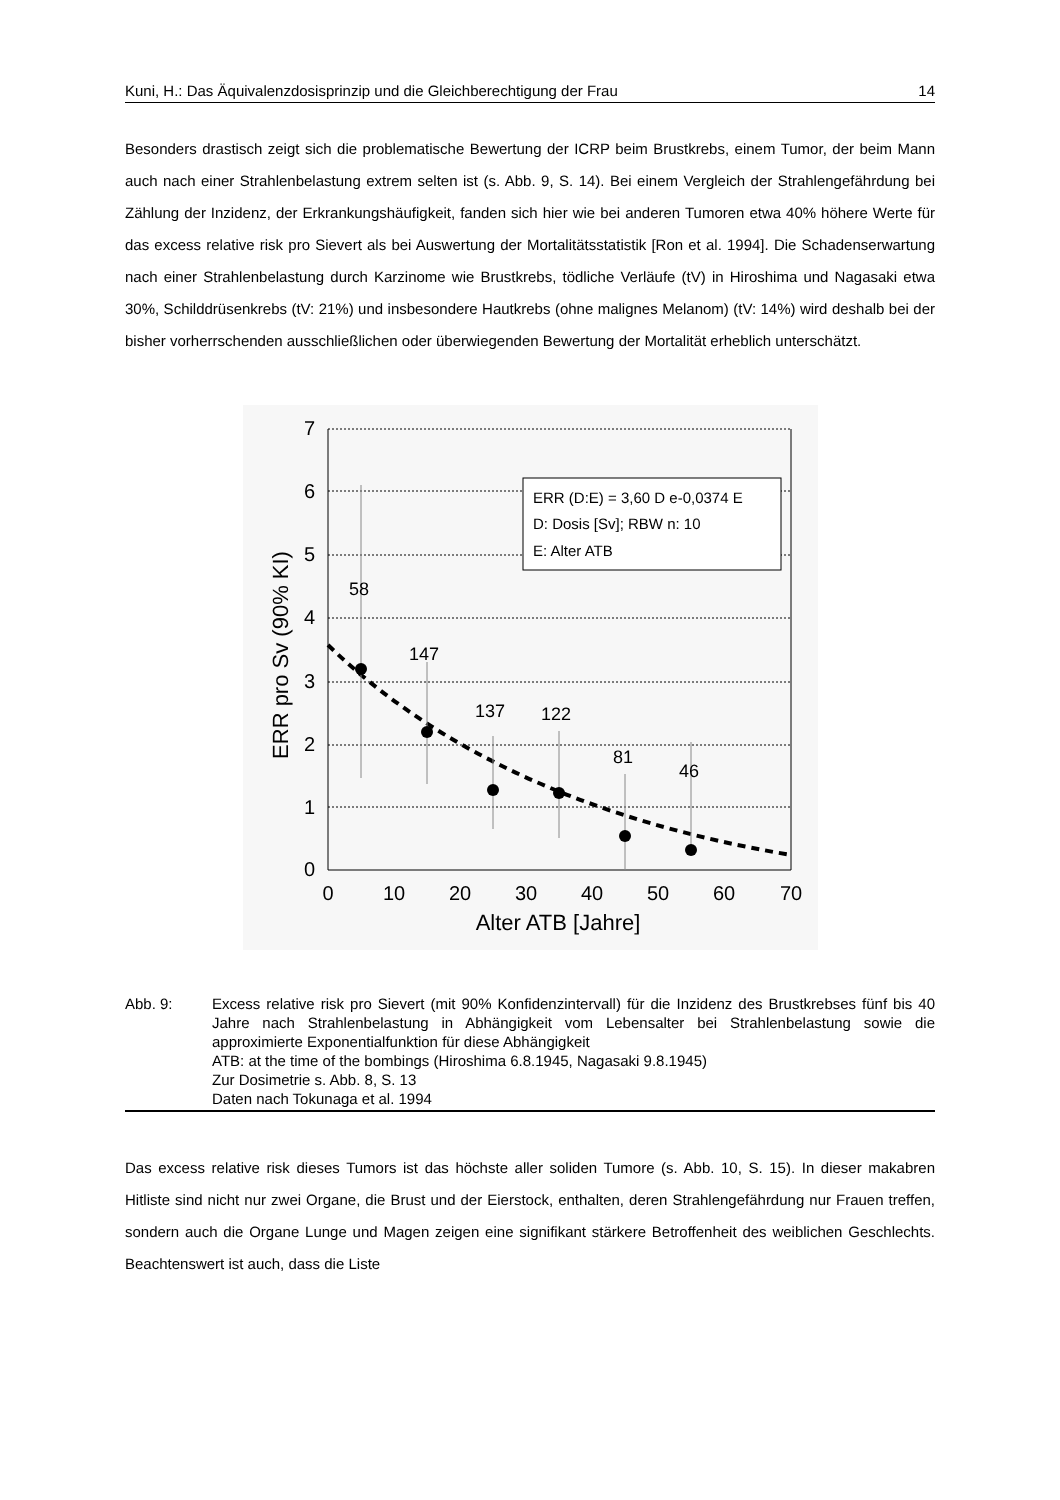Kuni, H.: Das Äquivalenzdosisprinzip und die Gleichberechtigung der Frau 14
Besonders drastisch zeigt sich die problematische Bewertung der ICRP beim Brustkrebs, einem Tumor, der beim Mann auch nach einer Strahlenbelastung extrem selten ist (s. Abb. 9, S. 14). Bei einem Vergleich der Strahlengefährdung bei Zählung der Inzidenz, der Erkrankungshäufigkeit, fanden sich hier wie bei anderen Tumoren etwa 40% höhere Werte für das excess relative risk pro Sievert als bei Auswertung der Mortalitätsstatistik [Ron et al. 1994]. Die Schadenserwartung nach einer Strahlenbelastung durch Karzinome wie Brustkrebs, tödliche Verläufe (tV) in Hiroshima und Nagasaki etwa 30%, Schilddrüsenkrebs (tV: 21%) und insbesondere Hautkrebs (ohne malignes Melanom) (tV: 14%) wird deshalb bei der bisher vorherrschenden ausschließlichen oder überwiegenden Bewertung der Mortalität erheblich unterschätzt.
7
6
5
4
3
2
1
0
0
10
20
30
40
50
60
70
Alter ATB [Jahre]
ERR pro Sv (90% KI)
58
147
137
122
81
46
ERR (D:E) = 3,60 D e-0,0374 E
D: Dosis [Sv]; RBW n: 10
E: Alter ATB
Abb. 9: Excess relative risk pro Sievert (mit 90% Konfidenzintervall) für die Inzidenz des Brustkrebses fünf bis 40 Jahre nach Strahlenbelastung in Abhängigkeit vom Lebensalter bei Strahlenbelastung sowie die approximierte Exponentialfunktion für diese Abhängigkeit
ATB: at the time of the bombings (Hiroshima 6.8.1945, Nagasaki 9.8.1945)
Zur Dosimetrie s. Abb. 8, S. 13
Daten nach Tokunaga et al. 1994
Das excess relative risk dieses Tumors ist das höchste aller soliden Tumore (s. Abb. 10, S. 15). In dieser makabren Hitliste sind nicht nur zwei Organe, die Brust und der Eierstock, enthalten, deren Strahlengefährdung nur Frauen treffen, sondern auch die Organe Lunge und Magen zeigen eine signifikant stärkere Betroffenheit des weiblichen Geschlechts. Beachtenswert ist auch, dass die Liste